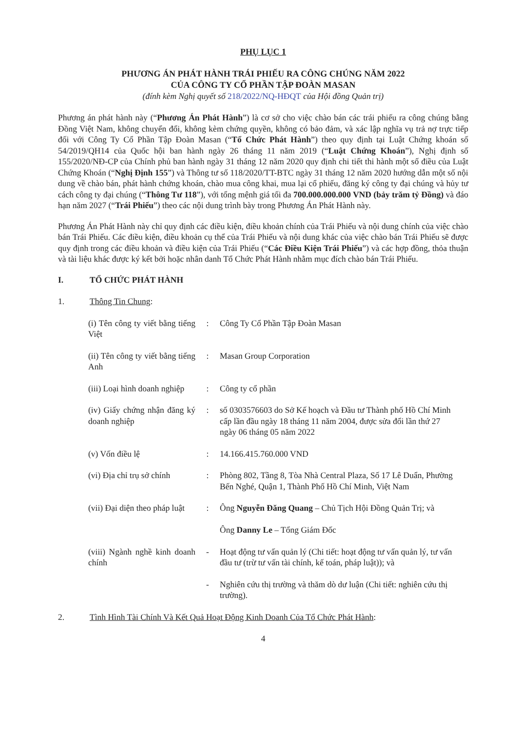PHỤ LỤC 1
PHƯƠNG ÁN PHÁT HÀNH TRÁI PHIẾU RA CÔNG CHÚNG NĂM 2022
CỦA CÔNG TY CỔ PHẦN TẬP ĐOÀN MASAN
(đính kèm Nghị quyết số 218/2022/NQ-HĐQT của Hội đồng Quản trị)
Phương án phát hành này (“Phương Án Phát Hành”) là cơ sở cho việc chào bán các trái phiếu ra công chúng bằng Đồng Việt Nam, không chuyển đổi, không kèm chứng quyền, không có bảo đảm, và xác lập nghĩa vụ trả nợ trực tiếp đối với Công Ty Cổ Phần Tập Đoàn Masan (“Tổ Chức Phát Hành”) theo quy định tại Luật Chứng khoán số 54/2019/QH14 của Quốc hội ban hành ngày 26 tháng 11 năm 2019 (“Luật Chứng Khoán”), Nghị định số 155/2020/NĐ-CP của Chính phủ ban hành ngày 31 tháng 12 năm 2020 quy định chi tiết thi hành một số điều của Luật Chứng Khoán (“Nghị Định 155”) và Thông tư số 118/2020/TT-BTC ngày 31 tháng 12 năm 2020 hướng dẫn một số nội dung về chào bán, phát hành chứng khoán, chào mua công khai, mua lại cổ phiếu, đăng ký công ty đại chúng và hủy tư cách công ty đại chúng (“Thông Tư 118”), với tổng mệnh giá tối đa 700.000.000.000 VND (bảy trăm tỷ Đồng) và đáo hạn năm 2027 (“Trái Phiếu”) theo các nội dung trình bày trong Phương Án Phát Hành này.
Phương Án Phát Hành này chỉ quy định các điều kiện, điều khoản chính của Trái Phiếu và nội dung chính của việc chào bán Trái Phiếu. Các điều kiện, điều khoản cụ thể của Trái Phiếu và nội dung khác của việc chào bán Trái Phiếu sẽ được quy định trong các điều khoản và điều kiện của Trái Phiếu (“Các Điều Kiện Trái Phiếu”) và các hợp đồng, thỏa thuận và tài liệu khác được ký kết bởi hoặc nhân danh Tổ Chức Phát Hành nhằm mục đích chào bán Trái Phiếu.
I. TỔ CHỨC PHÁT HÀNH
1. Thông Tin Chung:
| (i) Tên công ty viết bằng tiếng Việt | : | Công Ty Cổ Phần Tập Đoàn Masan |
| (ii) Tên công ty viết bằng tiếng Anh | : | Masan Group Corporation |
| (iii) Loại hình doanh nghiệp | : | Công ty cổ phần |
| (iv) Giấy chứng nhận đăng ký doanh nghiệp | : | số 0303576603 do Sở Kế hoạch và Đầu tư Thành phố Hồ Chí Minh cấp lần đầu ngày 18 tháng 11 năm 2004, được sửa đổi lần thứ 27 ngày 06 tháng 05 năm 2022 |
| (v) Vốn điều lệ | : | 14.166.415.760.000 VND |
| (vi) Địa chỉ trụ sở chính | : | Phòng 802, Tầng 8, Tòa Nhà Central Plaza, Số 17 Lê Duẩn, Phường Bến Nghé, Quận 1, Thành Phố Hồ Chí Minh, Việt Nam |
| (vii) Đại diện theo pháp luật | : | Ông Nguyễn Đăng Quang – Chủ Tịch Hội Đồng Quản Trị; và Ông Danny Le – Tổng Giám Đốc |
| (viii) Ngành nghề kinh doanh chính | - | Hoạt động tư vấn quản lý (Chi tiết: hoạt động tư vấn quản lý, tư vấn đầu tư (trừ tư vấn tài chính, kế toán, pháp luật)); và |
| | - | Nghiên cứu thị trường và thăm dò dư luận (Chi tiết: nghiên cứu thị trường). |
2. Tình Hình Tài Chính Và Kết Quả Hoạt Động Kinh Doanh Của Tổ Chức Phát Hành:
4